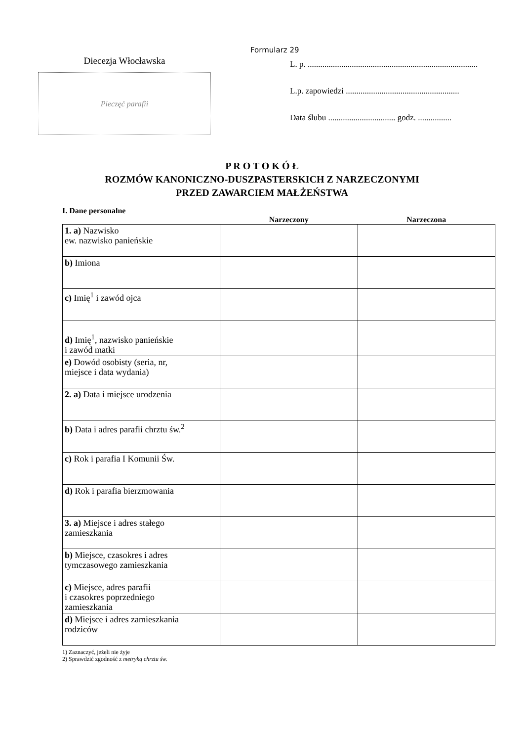Diecezja Włocławska
Pieczęć parafii
Formularz 29
L. p. .................................................................................
L.p. zapowiedzi ......................................................
Data ślubu ................................ godz. ................
P R O T O K Ó Ł
ROZMÓW KANONICZNO-DUSZPASTERSKICH Z NARZECZONYMI
PRZED ZAWARCIEM MAŁŻEŃSTWA
I. Dane personalne
| | Narzeczony | Narzeczona |
| --- | --- | --- |
| 1. a) Nazwisko ew. nazwisko panieńskie | | |
| b) Imiona | | |
| c) Imię<sup>1</sup> i zawód ojca | | |
| d) Imię<sup>1</sup>, nazwisko panieńskie i zawód matki | | |
| e) Dowód osobisty (seria, nr, miejsce i data wydania) | | |
| 2. a) Data i miejsce urodzenia | | |
| b) Data i adres parafii chrztu św.<sup>2</sup> | | |
| c) Rok i parafia I Komunii Św. | | |
| d) Rok i parafia bierzmowania | | |
| 3. a) Miejsce i adres stałego zamieszkania | | |
| b) Miejsce, czasokres i adres tymczasowego zamieszkania | | |
| c) Miejsce, adres parafii i czasokres poprzedniego zamieszkania | | |
| d) Miejsce i adres zamieszkania rodziców | | |
1) Zaznaczyć, jeżeli nie żyje
2) Sprawdzić zgodność z metryką chrztu św.